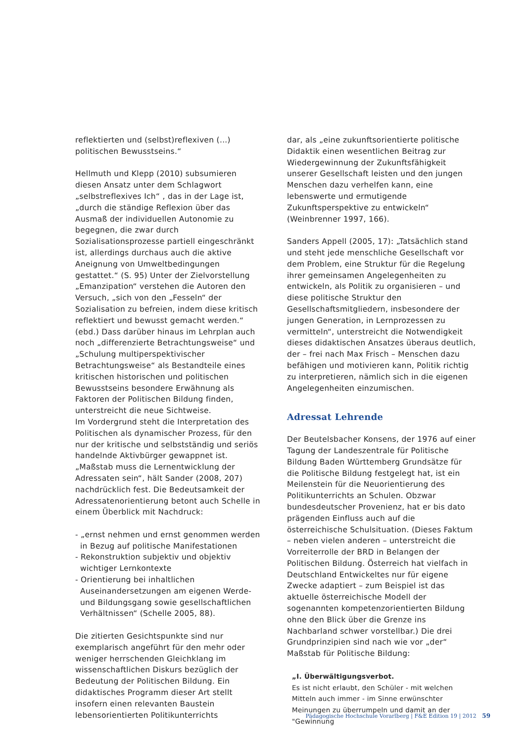reflektierten und (selbst)reflexiven (...) politischen Bewusstseins.“
Hellmuth und Klepp (2010) subsumieren diesen Ansatz unter dem Schlagwort „selbstreflexives Ich“ , das in der Lage ist, „durch die ständige Reflexion über das Ausmaß der individuellen Autonomie zu begegnen, die zwar durch Sozialisationsprozesse partiell eingeschränkt ist, allerdings durchaus auch die aktive Aneignung von Umweltbedingungen gestattet.“ (S. 95) Unter der Zielvorstellung „Emanzipation“ verstehen die Autoren den Versuch, „sich von den „Fesseln“ der Sozialisation zu befreien, indem diese kritisch reflektiert und bewusst gemacht werden.“ (ebd.) Dass darüber hinaus im Lehrplan auch noch „differenzierte Betrachtungsweise“ und „Schulung multiperspektivischer Betrachtungsweise“ als Bestandteile eines kritischen historischen und politischen Bewusstseins besondere Erwähnung als Faktoren der Politischen Bildung finden, unterstreicht die neue Sichtweise.
Im Vordergrund steht die Interpretation des Politischen als dynamischer Prozess, für den nur der kritische und selbstständig und seriös handelnde Aktivbürger gewappnet ist. „Maßstab muss die Lernentwicklung der Adressaten sein“, hält Sander (2008, 207) nachdrücklich fest. Die Bedeutsamkeit der Adressatenorientierung betont auch Schelle in einem Überblick mit Nachdruck:
- „ernst nehmen und ernst genommen werden in Bezug auf politische Manifestationen
- Rekonstruktion subjektiv und objektiv wichtiger Lernkontexte
- Orientierung bei inhaltlichen Auseinandersetzungen am eigenen Werde- und Bildungsgang sowie gesellschaftlichen Verhältnissen“ (Schelle 2005, 88).
Die zitierten Gesichtspunkte sind nur exemplarisch angeführt für den mehr oder weniger herrschenden Gleichklang im wissenschaftlichen Diskurs bezüglich der Bedeutung der Politischen Bildung. Ein didaktisches Programm dieser Art stellt insofern einen relevanten Baustein lebensorientierten Politikunterrichts
dar, als „eine zukunftsorientierte politische Didaktik einen wesentlichen Beitrag zur Wiedergewinnung der Zukunftsfähigkeit unserer Gesellschaft leisten und den jungen Menschen dazu verhelfen kann, eine lebenswerte und ermutigende Zukunftsperspektive zu entwickeln“ (Weinbrenner 1997, 166).
Sanders Appell (2005, 17): „Tatsächlich stand und steht jede menschliche Gesellschaft vor dem Problem, eine Struktur für die Regelung ihrer gemeinsamen Angelegenheiten zu entwickeln, als Politik zu organisieren – und diese politische Struktur den Gesellschaftsmitgliedern, insbesondere der jungen Generation, in Lernprozessen zu vermitteln“, unterstreicht die Notwendigkeit dieses didaktischen Ansatzes überaus deutlich, der – frei nach Max Frisch – Menschen dazu befähigen und motivieren kann, Politik richtig zu interpretieren, nämlich sich in die eigenen Angelegenheiten einzumischen.
Adressat Lehrende
Der Beutelsbacher Konsens, der 1976 auf einer Tagung der Landeszentrale für Politische Bildung Baden Württemberg Grundsätze für die Politische Bildung festgelegt hat, ist ein Meilenstein für die Neuorientierung des Politikunterrichts an Schulen. Obzwar bundesdeutscher Provenienz, hat er bis dato prägenden Einfluss auch auf die österreichische Schulsituation. (Dieses Faktum – neben vielen anderen – unterstreicht die Vorreiterrolle der BRD in Belangen der Politischen Bildung. Österreich hat vielfach in Deutschland Entwickeltes nur für eigene Zwecke adaptiert – zum Beispiel ist das aktuelle österreichische Modell der sogenannten kompetenzorientierten Bildung ohne den Blick über die Grenze ins Nachbarland schwer vorstellbar.) Die drei Grundprinzipien sind nach wie vor „der“ Maßstab für Politische Bildung:
„I. Überwältigungsverbot.
Es ist nicht erlaubt, den Schüler - mit welchen Mitteln auch immer - im Sinne erwünschter Meinungen zu überrumpeln und damit an der "Gewinnung
Pädagogische Hochschule Vorarlberg | F&E Edition 19 | 2012 59